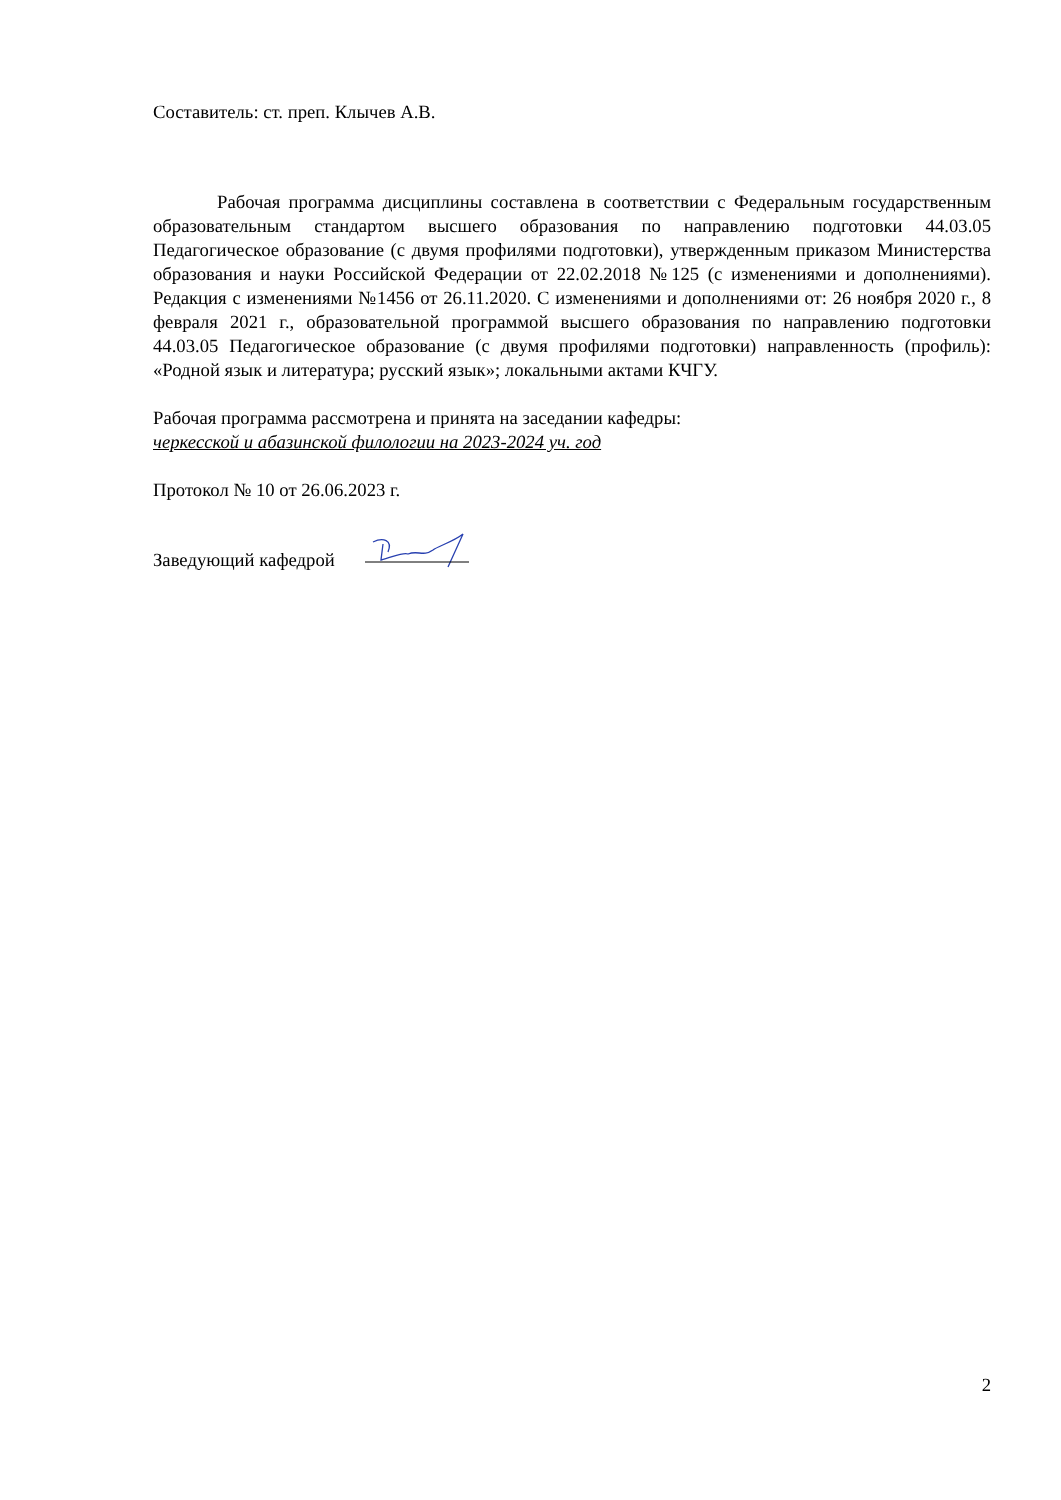Составитель: ст. преп. Клычев А.В.
Рабочая программа дисциплины составлена в соответствии с Федеральным государственным образовательным стандартом высшего образования по направлению подготовки 44.03.05 Педагогическое образование (с двумя профилями подготовки), утвержденным приказом Министерства образования и науки Российской Федерации от 22.02.2018 №125 (с изменениями и дополнениями). Редакция с изменениями №1456 от 26.11.2020. С изменениями и дополнениями от: 26 ноября 2020 г., 8 февраля 2021 г., образовательной программой высшего образования по направлению подготовки 44.03.05 Педагогическое образование (с двумя профилями подготовки) направленность (профиль): «Родной язык и литература; русский язык»; локальными актами КЧГУ.
Рабочая программа рассмотрена и принята на заседании кафедры:
черкесской и абазинской филологии на 2023-2024 уч. год
Протокол № 10 от 26.06.2023 г.
Заведующий кафедрой
2